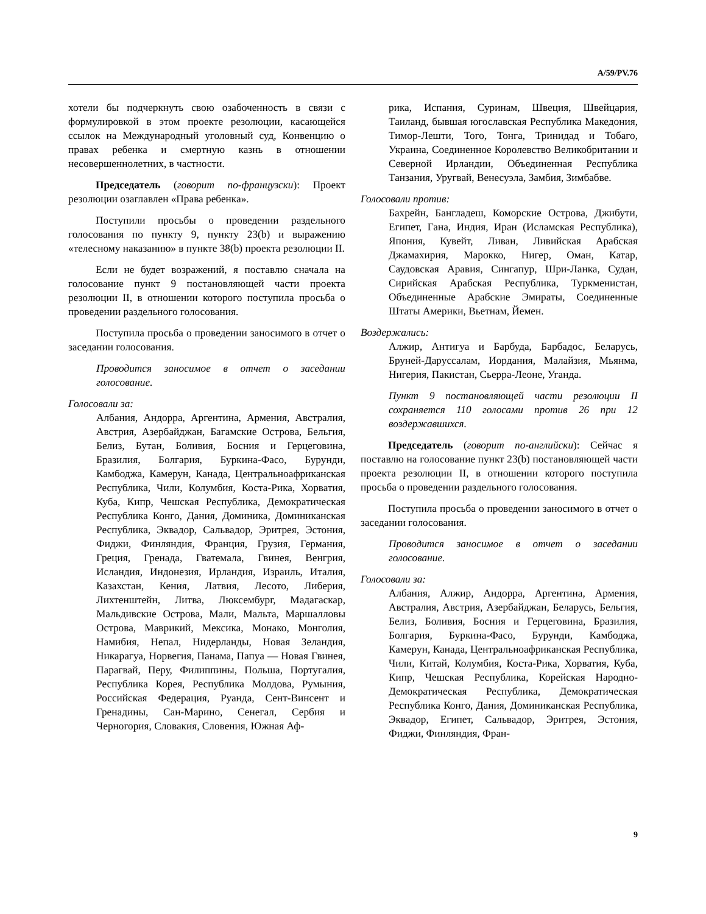A/59/PV.76
хотели бы подчеркнуть свою озабоченность в связи с формулировкой в этом проекте резолюции, касающейся ссылок на Международный уголовный суд, Конвенцию о правах ребенка и смертную казнь в отношении несовершеннолетних, в частности.
Председатель (говорит по-французски): Проект резолюции озаглавлен «Права ребенка».
Поступили просьбы о проведении раздельного голосования по пункту 9, пункту 23(b) и выражению «телесному наказанию» в пункте 38(b) проекта резолюции II.
Если не будет возражений, я поставлю сначала на голосование пункт 9 постановляющей части проекта резолюции II, в отношении которого поступила просьба о проведении раздельного голосования.
Поступила просьба о проведении заносимого в отчет о заседании голосования.
Проводится заносимое в отчет о заседании голосование.
Голосовали за:
Албания, Андорра, Аргентина, Армения, Австралия, Австрия, Азербайджан, Багамские Острова, Бельгия, Белиз, Бутан, Боливия, Босния и Герцеговина, Бразилия, Болгария, Буркина-Фасо, Бурунди, Камбоджа, Камерун, Канада, Центральноафриканская Республика, Чили, Колумбия, Коста-Рика, Хорватия, Куба, Кипр, Чешская Республика, Демократическая Республика Конго, Дания, Доминика, Доминиканская Республика, Эквадор, Сальвадор, Эритрея, Эстония, Фиджи, Финляндия, Франция, Грузия, Германия, Греция, Гренада, Гватемала, Гвинея, Венгрия, Исландия, Индонезия, Ирландия, Израиль, Италия, Казахстан, Кения, Латвия, Лесото, Либерия, Лихтенштейн, Литва, Люксембург, Мадагаскар, Мальдивские Острова, Мали, Мальта, Маршалловы Острова, Маврикий, Мексика, Монако, Монголия, Намибия, Непал, Нидерланды, Новая Зеландия, Никарагуа, Норвегия, Панама, Папуа — Новая Гвинея, Парагвай, Перу, Филиппины, Польша, Португалия, Республика Корея, Республика Молдова, Румыния, Российская Федерация, Руанда, Сент-Винсент и Гренадины, Сан-Марино, Сенегал, Сербия и Черногория, Словакия, Словения, Южная Аф-
рика, Испания, Суринам, Швеция, Швейцария, Таиланд, бывшая югославская Республика Македония, Тимор-Лешти, Того, Тонга, Тринидад и Тобаго, Украина, Соединенное Королевство Великобритании и Северной Ирландии, Объединенная Республика Танзания, Уругвай, Венесуэла, Замбия, Зимбабве.
Голосовали против:
Бахрейн, Бангладеш, Коморские Острова, Джибути, Египет, Гана, Индия, Иран (Исламская Республика), Япония, Кувейт, Ливан, Ливийская Арабская Джамахирия, Марокко, Нигер, Оман, Катар, Саудовская Аравия, Сингапур, Шри-Ланка, Судан, Сирийская Арабская Республика, Туркменистан, Объединенные Арабские Эмираты, Соединенные Штаты Америки, Вьетнам, Йемен.
Воздержались:
Алжир, Антигуа и Барбуда, Барбадос, Беларусь, Бруней-Даруссалам, Иордания, Малайзия, Мьянма, Нигерия, Пакистан, Сьерра-Леоне, Уганда.
Пункт 9 постановляющей части резолюции II сохраняется 110 голосами против 26 при 12 воздержавшихся.
Председатель (говорит по-английски): Сейчас я поставлю на голосование пункт 23(b) постановляющей части проекта резолюции II, в отношении которого поступила просьба о проведении раздельного голосования.
Поступила просьба о проведении заносимого в отчет о заседании голосования.
Проводится заносимое в отчет о заседании голосование.
Голосовали за:
Албания, Алжир, Андорра, Аргентина, Армения, Австралия, Австрия, Азербайджан, Беларусь, Бельгия, Белиз, Боливия, Босния и Герцеговина, Бразилия, Болгария, Буркина-Фасо, Бурунди, Камбоджа, Камерун, Канада, Центральноафриканская Республика, Чили, Китай, Колумбия, Коста-Рика, Хорватия, Куба, Кипр, Чешская Республика, Корейская Народно-Демократическая Республика, Демократическая Республика Конго, Дания, Доминиканская Республика, Эквадор, Египет, Сальвадор, Эритрея, Эстония, Фиджи, Финляндия, Фран-
9